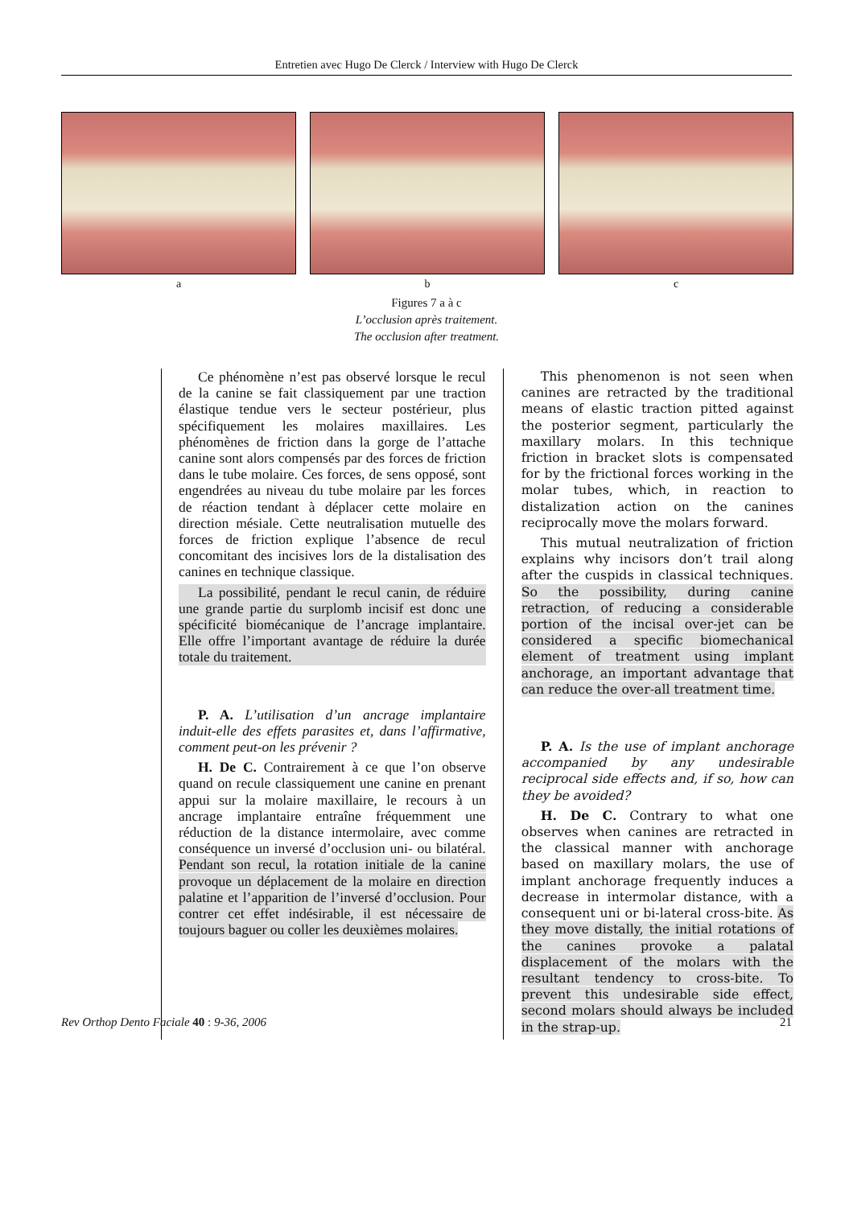Entretien avec Hugo De Clerck / Interview with Hugo De Clerck
a b c
Figures 7 a à c
L’occlusion après traitement.
The occlusion after treatment.
Ce phénomène n’est pas observé lorsque le recul de la canine se fait classiquement par une traction élastique tendue vers le secteur postérieur, plus spécifiquement les molaires maxillaires. Les phénomènes de friction dans la gorge de l’attache canine sont alors compensés par des forces de friction dans le tube molaire. Ces forces, de sens opposé, sont engendrées au niveau du tube molaire par les forces de réaction tendant à déplacer cette molaire en direction mésiale. Cette neutralisation mutuelle des forces de friction explique l’absence de recul concomitant des incisives lors de la distalisation des canines en technique classique.
La possibilité, pendant le recul canin, de réduire une grande partie du surplomb incisif est donc une spécificité biomécanique de l’ancrage implantaire. Elle offre l’important avantage de réduire la durée totale du traitement.
P. A. L’utilisation d’un ancrage implantaire induit-elle des effets parasites et, dans l’affirmative, comment peut-on les prévenir ?
H. De C. Contrairement à ce que l’on observe quand on recule classiquement une canine en prenant appui sur la molaire maxillaire, le recours à un ancrage implantaire entraîne fréquemment une réduction de la distance intermolaire, avec comme conséquence un inversé d’occlusion uni- ou bilatéral. Pendant son recul, la rotation initiale de la canine provoque un déplacement de la molaire en direction palatine et l’apparition de l’inversé d’occlusion. Pour contrer cet effet indésirable, il est nécessaire de toujours baguer ou coller les deuxièmes molaires.
This phenomenon is not seen when canines are retracted by the traditional means of elastic traction pitted against the posterior segment, particularly the maxillary molars. In this technique friction in bracket slots is compensated for by the frictional forces working in the molar tubes, which, in reaction to distalization action on the canines reciprocally move the molars forward.
This mutual neutralization of friction explains why incisors don’t trail along after the cuspids in classical techniques. So the possibility, during canine retraction, of reducing a considerable portion of the incisal over-jet can be considered a specific biomechanical element of treatment using implant anchorage, an important advantage that can reduce the over-all treatment time.
P. A. Is the use of implant anchorage accompanied by any undesirable reciprocal side effects and, if so, how can they be avoided?
H. De C. Contrary to what one observes when canines are retracted in the classical manner with anchorage based on maxillary molars, the use of implant anchorage frequently induces a decrease in intermolar distance, with a consequent uni or bi-lateral cross-bite. As they move distally, the initial rotations of the canines provoke a palatal displacement of the molars with the resultant tendency to cross-bite. To prevent this undesirable side effect, second molars should always be included in the strap-up.
Rev Orthop Dento Faciale 40 : 9-36, 2006 21